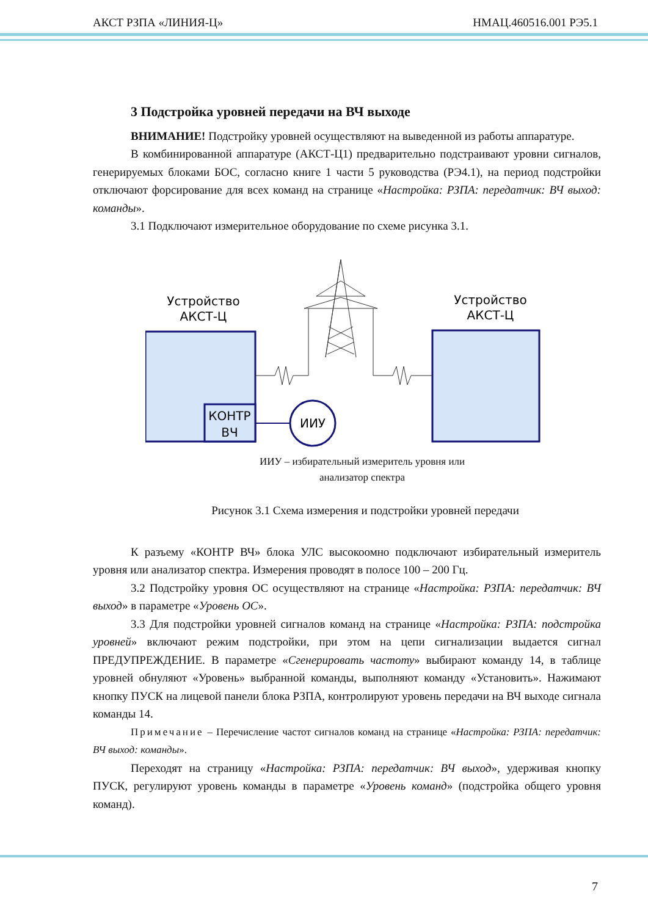АКСТ РЗПА «ЛИНИЯ-Ц» НМАЦ.460516.001 РЭ5.1
3 Подстройка уровней передачи на ВЧ выходе
ВНИМАНИЕ! Подстройку уровней осуществляют на выведенной из работы аппаратуре.
В комбинированной аппаратуре (АКСТ-Ц1) предварительно подстраивают уровни сигналов, генерируемых блоками БОС, согласно книге 1 части 5 руководства (РЭ4.1), на период подстройки отключают форсирование для всех команд на странице «Настройка: РЗПА: передатчик: ВЧ выход: команды».
3.1 Подключают измерительное оборудование по схеме рисунка 3.1.
Устройство
АКСТ-Ц
Устройство
АКСТ-Ц
КОНТР
ВЧ
ИИУ
ИИУ – избирательный измеритель уровня или
анализатор спектра
Рисунок 3.1 Схема измерения и подстройки уровней передачи
К разъему «КОНТР ВЧ» блока УЛС высокоомно подключают избирательный измеритель уровня или анализатор спектра. Измерения проводят в полосе 100 – 200 Гц.
3.2 Подстройку уровня ОС осуществляют на странице «Настройка: РЗПА: передатчик: ВЧ выход» в параметре «Уровень ОС».
3.3 Для подстройки уровней сигналов команд на странице «Настройка: РЗПА: подстройка уровней» включают режим подстройки, при этом на цепи сигнализации выдается сигнал ПРЕДУПРЕЖДЕНИЕ. В параметре «Сгенерировать частоту» выбирают команду 14, в таблице уровней обнуляют «Уровень» выбранной команды, выполняют команду «Установить». Нажимают кнопку ПУСК на лицевой панели блока РЗПА, контролируют уровень передачи на ВЧ выходе сигнала команды 14.
Примечание – Перечисление частот сигналов команд на странице «Настройка: РЗПА: передатчик: ВЧ выход: команды».
Переходят на страницу «Настройка: РЗПА: передатчик: ВЧ выход», удерживая кнопку ПУСК, регулируют уровень команды в параметре «Уровень команд» (подстройка общего уровня команд).
7